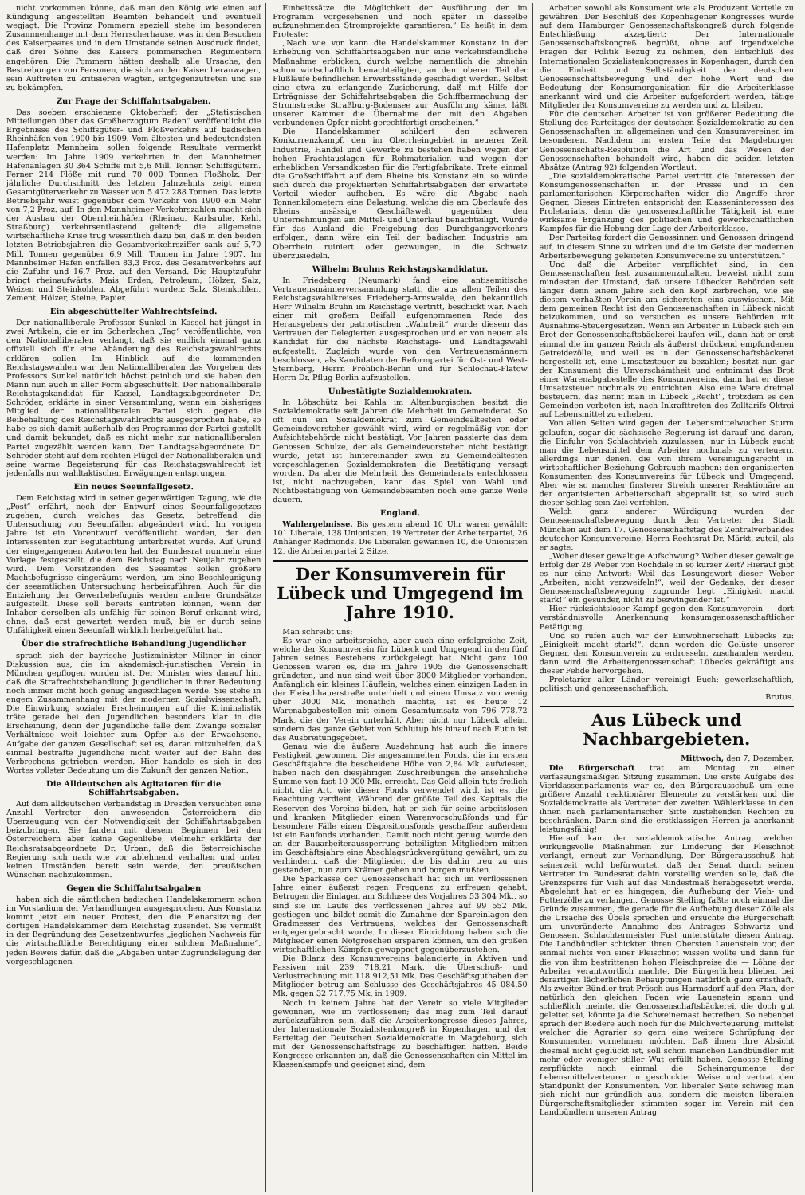nicht vorkommen könne, daß man den König wie einen auf Kündigung angestellten Beamten behandelt und eventuell wegjagt. Die Provinz Pommern speziell stehe im besonderen Zusammenhange mit dem Herrscherhause, was in den Besuchen des Kaiserpaares und in dem Umstande seinen Ausdruck findet, daß drei Söhne des Kaisers pommerschen Regimentern angehören. Die Pommern hätten deshalb alle Ursache, den Bestrebungen von Personen, die sich an den Kaiser heranwagen, sein Auftreten zu kritisieren wagten, entgegenzutreten und sie zu bekämpfen.
Zur Frage der Schiffahrtsabgaben.
Das soeben erschienene Oktoberheft der „Statistischen Mitteilungen über das Großherzogtum Baden“ veröffentlicht die Ergebnisse des Schiffsgüter- und Floßverkehrs auf badischen Rheinhäfen von 1900 bis 1909. Vom ältesten und bedeutendsten Hafenplatz Mannheim sollen folgende Resultate vermerkt werden: Im Jahre 1909 verkehrten in den Mannheimer Hafenanlagen 30 364 Schiffe mit 5,6 Mill. Tonnen Schiffsgütern. Ferner 214 Flöße mit rund 70 000 Tonnen Floßholz. Der jährliche Durchschnitt des letzten Jahrzehnts zeigt einen Gesamtgüterverkehr zu Wasser von 5 472 288 Tonnen. Das letzte Betriebsjahr weist gegenüber dem Verkehr von 1900 ein Mehr von 7,2 Proz. auf. In den Mannheimer Verkehrszahlen macht sich der Ausbau der Oberrheinhäfen (Rheinau, Karlsruhe, Kehl, Straßburg) verkehrsentlastend geltend; die allgemeine wirtschaftliche Krise trug wesentlich dazu bei, daß in den beiden letzten Betriebsjahren die Gesamtverkehrsziffer sank auf 5,70 Mill. Tonnen gegenüber 6,9 Mill. Tonnen im Jahre 1907. Im Mannheimer Hafen entfallen 83,3 Proz. des Gesamtverkehrs auf die Zufuhr und 16,7 Proz. auf den Versand. Die Hauptzufuhr bringt rheinaufwärts: Mais, Erden, Petroleum, Hölzer, Salz, Weizen und Steinkohlen. Abgeführt wurden: Salz, Steinkohlen, Zement, Hölzer, Steine, Papier.
Ein abgeschüttelter Wahlrechtsfeind.
Der nationalliberale Professor Sunkel in Kassel hat jüngst in zwei Artikeln, die er im Scherlschen „Tag“ veröffentlichte, von den Nationalliberalen verlangt, daß sie endlich einmal ganz offiziell sich für eine Abänderung des Reichstagswahlrechts erklären sollen. Im Hinblick auf die kommenden Reichstagswahlen war den Nationalliberalen das Vorgehen des Professors Sunkel natürlich höchst peinlich und sie haben den Mann nun auch in aller Form abgeschüttelt. Der nationalliberale Reichstagskandidat für Kassel, Landtagsabgeordneter Dr. Schröder, erklärte in einer Versammlung, wenn ein bisheriges Mitglied der nationalliberalen Partei sich gegen die Beibehaltung des Reichstagswahlrechts ausgesprochen habe, so habe es sich damit außerhalb des Programms der Partei gestellt und damit bekundet, daß es nicht mehr zur nationalliberalen Partei zugezählt werden kann. Der Landtagsabgeordnete Dr. Schröder steht auf dem rechten Flügel der Nationalliberalen und seine warme Begeisterung für das Reichstagswahlrecht ist jedenfalls nur wahltaktischen Erwägungen entsprungen.
Ein neues Seeunfallgesetz.
Dem Reichstag wird in seiner gegenwärtigen Tagung, wie die „Post“ erfährt, noch der Entwurf eines Seeunfallgesetzes zugehen, durch welches das Gesetz, betreffend die Untersuchung von Seeunfällen abgeändert wird. Im vorigen Jahre ist ein Vorentwurf veröffentlicht worden, der den Interessenten zur Begutachtung unterbreitet wurde. Auf Grund der eingegangenen Antworten hat der Bundesrat nunmehr eine Vorlage festgestellt, die dem Reichstag nach Neujahr zugehen wird. Dem Vorsitzenden des Seeamtes sollen größere Machtbefugnisse eingeräumt werden, um eine Beschleunigung der seeamtlichen Untersuchung herbeizuführen. Auch für die Entziehung der Gewerbebefugnis werden andere Grundsätze aufgestellt. Diese soll bereits eintreten können, wenn der Inhaber derselben als unfähig für seinen Beruf erkannt wird, ohne, daß erst gewartet werden muß, bis er durch seine Unfähigkeit einen Seeunfall wirklich herbeigeführt hat.
Über die strafrechtliche Behandlung Jugendlicher
sprach sich der bayrische Justizminister Miltner in einer Diskussion aus, die im akademisch-juristischen Verein in München gepflogen worden ist. Der Minister wies darauf hin, daß die Strafrechtsbehandlung Jugendlicher in ihrer Bedeutung noch immer nicht hoch genug angeschlagen werde. Sie stehe in engem Zusammenhang mit der modernen Sozialwissenschaft. Die Einwirkung sozialer Erscheinungen auf die Kriminalistik träte gerade bei den Jugendlichen besonders klar in die Erscheinung, denn der Jugendliche falle dem Zwange sozialer Verhältnisse weit leichter zum Opfer als der Erwachsene. Aufgabe der ganzen Gesellschaft sei es, daran mitzuhelfen, daß einmal bestrafte Jugendliche nicht weiter auf der Bahn des Verbrechens getrieben werden. Hier handele es sich in des Wortes vollster Bedeutung um die Zukunft der ganzen Nation.
Die Alldeutschen als Agitatoren für die Schiffahrtsabgaben.
Auf dem alldeutschen Verbandstag in Dresden versuchten eine Anzahl Vertreter den anwesenden Österreichern die Überzeugung von der Notwendigkeit der Schiffahrtsabgaben beizubringen. Sie fanden mit diesem Beginnen bei den Österreichern aber keine Gegenliebe, vielmehr erklärte der Reichsratsabgeordnete Dr. Urban, daß die österreichische Regierung sich nach wie vor ablehnend verhalten und unter keinen Umständen bereit sein werde, den preußischen Wünschen nachzukommen.
Gegen die Schiffahrtsabgaben
haben sich die sämtlichen badischen Handelskammern schon im Vorstadium der Verhandlungen ausgesprochen. Aus Konstanz kommt jetzt ein neuer Protest, den die Plenarsitzung der dortigen Handelskammer dem Reichstag zusendet. Sie vermißt in der Begründung des Gesetzentwurfes „jeglichen Nachweis für die wirtschaftliche Berechtigung einer solchen Maßnahme“, jeden Beweis dafür, daß die „Abgaben unter Zugrundelegung der vorgeschlagenen
Einheitssätze die Möglichkeit der Ausführung der im Programm vorgesehenen und noch später in dasselbe aufzunehmenden Stromprojekte garantieren.“ Es heißt in dem Proteste:
„Nach wie vor kann die Handelskammer Konstanz in der Erhebung von Schiffahrtsabgaben nur eine verkehrsfeindliche Maßnahme erblicken, durch welche namentlich die ohnehin schon wirtschaftlich benachteiligten, an dem oberen Teil der Flußläufe befindlichen Erwerbsstände geschädigt werden. Selbst eine etwa zu erlangende Zusicherung, daß mit Hilfe der Erträgnisse der Schiffahrtsabgaben die Schiffbarmachung der Stromstrecke Straßburg-Bodensee zur Ausführung käme, läßt unserer Kammer die Übernahme der mit den Abgaben verbundenen Opfer nicht gerechtfertigt erscheinen.“
Die Handelskammer schildert den schweren Konkurrenzkampf, den im Oberrheingebiet in neuerer Zeit Industrie, Handel und Gewerbe zu bestehen haben wegen der hohen Frachtauslagen für Rohmaterialien und wegen der erheblichen Versandkosten für die Fertigfabrikate. Trete einmal die Großschiffahrt auf dem Rheine bis Konstanz ein, so würde sich durch die projektierten Schiffahrtsabgaben der erwartete Vorteil wieder aufheben. Es wäre die Abgabe nach Tonnenkilometern eine Belastung, welche die am Oberlaufe des Rheins ansässige Geschäftswelt gegenüber den Unternehmungen am Mittel- und Unterlauf benachteiligt. Würde für das Ausland die Freigebung des Durchgangsverkehrs erfolgen, dann wäre ein Teil der badischen Industrie am Oberrhein ruiniert oder gezwungen, in die Schweiz überzusiedeln.
Wilhelm Bruhns Reichstagskandidatur.
In Friedeberg (Neumark) fand eine antisemitische Vertrauensmännerversammlung statt, die aus allen Teilen des Reichstagswahlkreises Friedeberg-Arnswalde, den bekanntlich Herr Wilhelm Bruhn im Reichstage vertritt, beschickt war. Nach einer mit großem Beifall aufgenommenen Rede des Herausgebers der patriotischen „Wahrheit“ wurde diesem das Vertrauen der Delegierten ausgesprochen und er von neuem als Kandidat für die nächste Reichstags- und Landtagswahl aufgestellt. Zugleich wurde von den Vertrauensmännern beschlossen, als Kandidaten der Reformpartei für Ost- und West-Sternberg, Herrn Fröhlich-Berlin und für Schlochau-Flatow Herrn Dr. Pflug-Berlin aufzustellen.
Unbestätigte Sozialdemokraten.
In Löbschütz bei Kahla im Altenburgischen besitzt die Sozialdemokratie seit Jahren die Mehrheit im Gemeinderat. So oft nun ein Sozialdemokrat zum Gemeindeältesten oder Gemeindevorsteher gewählt wird, wird er regelmäßig von der Aufsichtsbehörde nicht bestätigt. Vor Jahren passierte das dem Genossen Schulze, der als Gemeindevorsteher nicht bestätigt wurde, jetzt ist hintereinander zwei zu Gemeindeältesten vorgeschlagenen Sozialdemokraten die Bestätigung versagt worden. Da aber die Mehrheit des Gemeinderats entschlossen ist, nicht nachzugeben, kann das Spiel von Wahl und Nichtbestätigung von Gemeindebeamten noch eine ganze Weile dauern.
England.
Wahlergebnisse. Bis gestern abend 10 Uhr waren gewählt: 101 Liberale, 138 Unionisten, 19 Vertreter der Arbeiterpartei, 26 Anhänger Redmonds. Die Liberalen gewannen 10, die Unionisten 12, die Arbeiterpartei 2 Sitze.
Der Konsumverein für Lübeck und Umgegend im Jahre 1910.
Man schreibt uns:
Es war eine arbeitsreiche, aber auch eine erfolgreiche Zeit, welche der Konsumverein für Lübeck und Umgegend in den fünf Jahren seines Bestehens zurückgelegt hat. Nicht ganz 100 Genossen waren es, die im Jahre 1905 die Genossenschaft gründeten, und nun sind weit über 3000 Mitglieder vorhanden. Anfänglich ein kleines Häuflein, welches einen einzigen Laden in der Fleischhauerstraße unterhielt und einen Umsatz von wenig über 3000 Mk. monatlich machte, ist es heute 12 Warenabgabestellen mit einem Gesamtumsatz von 796 778,72 Mark, die der Verein unterhält. Aber nicht nur Lübeck allein, sondern das ganze Gebiet von Schlutup bis hinauf nach Eutin ist das Ausbreitungsgebiet.
Genau wie die äußere Ausdehnung hat auch die innere Festigkeit gewonnen. Die angesammelten Fonds, die im ersten Geschäftsjahre die bescheidene Höhe von 2,84 Mk. aufwiesen, haben nach den diesjährigen Zuschreibungen die ansehnliche Summe von fast 10 000 Mk. erreicht. Das Geld allein tuts freilich nicht, die Art, wie dieser Fonds verwendet wird, ist es, die Beachtung verdient. Während der größte Teil des Kapitals die Reserven des Vereins bilden, hat er sich für seine arbeitslosen und kranken Mitglieder einen Warenvorschußfonds und für besondere Fälle einen Dispositionsfonds geschaffen; außerdem ist ein Baufonds vorhanden. Damit noch nicht genug, wurde den an der Bauarbeiteraussperrung beteiligten Mitgliedern mitten im Geschäftsjahre eine Abschlagsrückvergütung gewährt, um zu verhindern, daß die Mitglieder, die bis dahin treu zu uns gestanden, nun zum Krämer gehen und borgen mußten.
Die Sparkasse der Genossenschaft hat sich im verflossenen Jahre einer äußerst regen Frequenz zu erfreuen gehabt. Betrugen die Einlagen am Schlusse des Vorjahres 53 304 Mk., so sind sie im Laufe des verflossenen Jahres auf 99 552 Mk. gestiegen und bildet somit die Zunahme der Spareinlagen den Gradmesser des Vertrauens, welches der Genossenschaft entgegengebracht wurde. In dieser Einrichtung haben sich die Mitglieder einen Notgroschen ersparen können, um den großen wirtschaftlichen Kämpfen gewappnet gegenüberzustehen.
Die Bilanz des Konsumvereins balancierte in Aktiven und Passiven mit 239 718,21 Mark, die Überschuß- und Verlustrechnung mit 118 912,51 Mk. Das Geschäftsguthaben der Mitglieder betrug am Schlusse des Geschäftsjahres 45 084,50 Mk. gegen 32 717,75 Mk. in 1909.
Noch in keinem Jahre hat der Verein so viele Mitglieder gewonnen, wie im verflossenen; das mag zum Teil darauf zurückzuführen sein, daß die Arbeiterkongresse dieses Jahres, der Internationale Sozialistenkongreß in Kopenhagen und der Parteitag der Deutschen Sozialdemokratie in Magdeburg, sich mit der Genossenschaftsfrage zu beschäftigen hatten. Beide Kongresse erkannten an, daß die Genossenschaften ein Mittel im Klassenkampfe und geeignet sind, dem
Arbeiter sowohl als Konsument wie als Produzent Vorteile zu gewähren. Der Beschluß des Kopenhagener Kongresses wurde auf dem Hamburger Genossenschaftskongreß durch folgende Entschließung akzeptiert: Der Internationale Genossenschaftskongreß begrüßt, ohne auf irgendwelche Fragen der Politik Bezug zu nehmen, den Entschluß des Internationalen Sozialistenkongresses in Kopenhagen, durch den die Einheit und Selbständigkeit der deutschen Genossenschaftsbewegung und der hohe Wert und die Bedeutung der Konsumorganisation für die Arbeiterklasse anerkannt wird und die Arbeiter aufgefordert werden, tätige Mitglieder der Konsumvereine zu werden und zu bleiben.
Für die deutschen Arbeiter ist von größerer Bedeutung die Stellung des Parteitages der deutschen Sozialdemokratie zu den Genossenschaften im allgemeinen und den Konsumvereinen im besonderen. Nachdem im ersten Teile der Magdeburger Genossenschafts-Resolution die Art und das Wesen der Genossenschaften behandelt wird, haben die beiden letzten Absätze (Antrag 92) folgenden Wortlaut:
„Die sozialdemokratische Partei vertritt die Interessen der Konsumgenossenschaften in der Presse und in den parlamentarischen Körperschaften wider die Angriffe ihrer Gegner. Dieses Eintreten entspricht den Klasseninteressen des Proletariats, denn die genossenschaftliche Tätigkeit ist eine wirksame Ergänzung des politischen und gewerkschaftlichen Kampfes für die Hebung der Lage der Arbeiterklasse.
Der Parteitag fordert die Genossinnen und Genossen dringend auf, in diesem Sinne zu wirken und die im Geiste der modernen Arbeiterbewegung geleiteten Konsumvereine zu unterstützen.“
Und daß die Arbeiter verpflichtet sind, in den Genossenschaften fest zusammenzuhalten, beweist nicht zum mindesten der Umstand, daß unsere Lübecker Behörden seit länger denn einem Jahre sich den Kopf zerbrechen, wie sie diesem verhaßten Verein am sichersten eins auswischen. Mit dem gemeinen Recht ist den Genossenschaften in Lübeck nicht beizukommen, und so versuchen es unsere Behörden mit Ausnahme-Steuergesetzen. Wenn ein Arbeiter in Lübeck sich ein Brot der Genossenschaftsbäckerei kaufen will, dann hat er erst einmal die im ganzen Reich als äußerst drückend empfundenen Getreidezölle, und weil es in der Genossenschaftsbäckerei hergestellt ist, eine Umsatzsteuer zu bezahlen; besitzt nun gar der Konsument die Unverschämtheit und entnimmt das Brot einer Warenabgabestelle des Konsumvereins, dann hat er diese Umsatzsteuer nochmals zu entrichten. Also eine Ware dreimal besteuern, das nennt man in Lübeck „Recht“, trotzdem es den Gemeinden verboten ist, nach Inkrafttreten des Zolltarifs Oktroi auf Lebensmittel zu erheben.
Von allen Seiten wird gegen den Lebensmittelwucher Sturm gelaufen, sogar die sächsische Regierung ist darauf und daran, die Einfuhr von Schlachtvieh zuzulassen, nur in Lübeck sucht man die Lebensmittel dem Arbeiter nochmals zu verteuern, allerdings nur denen, die von ihrem Vereinigungsrecht in wirtschaftlicher Beziehung Gebrauch machen: den organisierten Konsumenten des Konsumvereins für Lübeck und Umgegend. Aber wie so mancher finsterer Streich unserer Reaktionäre an der organisierten Arbeiterschaft abgeprallt ist, so wird auch dieser Schlag sein Ziel verfehlen.
Welch ganz anderer Würdigung wurden der Genossenschaftsbewegung durch den Vertreter der Stadt München auf dem 17. Genossenschaftstag des Zentralverbandes deutscher Konsumvereine, Herrn Rechtsrat Dr. Märkt, zuteil, als er sagte:
„Woher dieser gewaltige Aufschwung? Woher dieser gewaltige Erfolg der 28 Weber von Rochdale in so kurzer Zeit? Hierauf gibt es nur eine Antwort: Weil das Losungswort dieser Weber „Arbeiten, nicht verzweifeln!“, weil der Gedanke, der dieser Genossenschaftsbewegung zugrunde liegt „Einigkeit macht stark!“ ein gesunder, nicht zu bezwingender ist.“
Hier rücksichtsloser Kampf gegen den Konsumverein — dort verständnisvolle Anerkennung konsumgenossenschaftlicher Betätigung.
Und so rufen auch wir der Einwohnerschaft Lübecks zu: „Einigkeit macht stark!“, dann werden die Gelüste unserer Gegner, den Konsumverein zu erdrosseln, zuschanden werden, dann wird die Arbeitergenossenschaft Lübecks gekräftigt aus dieser Fehde hervorgehen.
Proletarier aller Länder vereinigt Euch: gewerkschaftlich, politisch und genossenschaftlich.
Brutus.
Aus Lübeck und Nachbargebieten.
Mittwoch, den 7. Dezember.
Die Bürgerschaft trat am Montag zu einer verfassungsmäßigen Sitzung zusammen. Die erste Aufgabe des Vierklassenparlaments war es, den Bürgerausschuß um eine größere Anzahl reaktionärer Elemente zu verstärken und die Sozialdemokratie als Vertreter der zweiten Wählerklasse in den ihnen nach parlamentarischer Sitte zustehenden Rechten zu beschränken. Darin sind die erstklassigen Herren ja anerkannt leistungsfähig!
Hierauf kam der sozialdemokratische Antrag, welcher wirkungsvolle Maßnahmen zur Linderung der Fleischnot verlangt, erneut zur Verhandlung. Der Bürgerausschuß hat seinerzeit wohl befürwortet, daß der Senat durch seinen Vertreter im Bundesrat dahin vorstellig werden solle, daß die Grenzsperre für Vieh auf das Mindestmaß herabgesetzt werde. Abgelehnt hat er es hingegen, die Aufhebung der Vieh- und Futterzölle zu verlangen. Genosse Stelling faßte noch einmal die Gründe zusammen, die gerade für die Aufhebung dieser Zölle als die Ursache des Übels sprechen und ersuchte die Bürgerschaft um unveränderte Annahme des Antrages Schwartz und Genossen. Schlachtermeister Fust unterstützte diesen Antrag. Die Landbündler schickten ihren Obersten Lauenstein vor, der einmal nichts von einer Fleischnot wissen wollte und dann für die von ihm bestrittenen hohen Fleischpreise die — Löhne der Arbeiter verantwortlich machte. Die Bürgerlichen blieben bei derartigen lächerlichen Behauptungen natürlich ganz ernsthaft. Als zweiter Bündler trat Prösch aus Harmsdorf auf den Plan, der natürlich den gleichen Faden wie Lauenstein spann und schließlich meinte, die Genossenschaftsbäckerei, die doch gut geleitet sei, könnte ja die Schweinemast betreiben. So nebenbei sprach der Biedere auch noch für die Milchverteuerung, mittelst welcher die Agrarier so gern eine weitere Schröpfung der Konsumenten vornehmen möchten. Daß ihnen ihre Absicht diesmal nicht geglückt ist, soll schon manchen Landbündler mit mehr oder weniger stiller Wut erfüllt haben. Genosse Stelling zerpflückte noch einmal die Scheinargumente der Lebensmittelverteurer in geschickter Weise und vertrat den Standpunkt der Konsumenten. Von liberaler Seite schwieg man sich nicht nur gründlich aus, sondern die meisten liberalen Bürgerschaftsmitglieder stimmten sogar im Verein mit den Landbündlern unseren Antrag